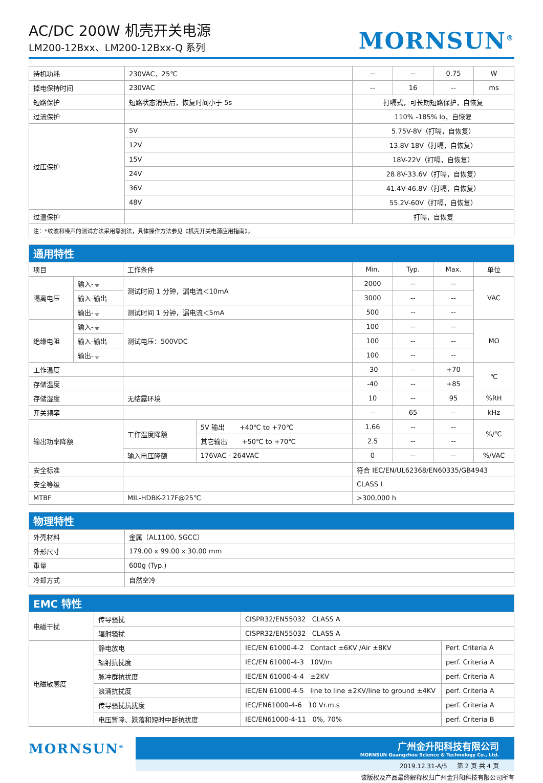AC/DC 200W 机壳开关电源
LM200-12Bxx、LM200-12Bxx-Q 系列
MORNSUN<sup>®</sup>
| 待机功耗 | 230VAC，25℃ | -- | -- | 0.75 | W |
| 掉电保持时间 | 230VAC | -- | 16 | -- | ms |
| 短路保护 | 短路状态消失后，恢复时间小于 5s | 打嗝式，可长期短路保护，自恢复 | | | |
| 过流保护 | | 110% -185% Io，自恢复 | | | |
| 过压保护 | 5V | 5.75V-8V（打嗝，自恢复） | | | |
| | 12V | 13.8V-18V（打嗝，自恢复） | | | |
| | 15V | 18V-22V（打嗝，自恢复） | | | |
| | 24V | 28.8V-33.6V（打嗝，自恢复） | | | |
| | 36V | 41.4V-46.8V（打嗝，自恢复） | | | |
| | 48V | 55.2V-60V（打嗝，自恢复） | | | |
| 过温保护 | | 打嗝，自恢复 | | | |
| 注：*纹波和噪声的测试方法采用靠测法，具体操作方法参见《机壳开关电源应用指南》。 | | | | | |
| 通用特性 | | | | | | | |
| 项目 | | 工作条件 | | Min. | Typ. | Max. | 单位 |
| 隔离电压 | 输入-⏚ | 测试时间 1 分钟，漏电流＜10mA | | 2000 | -- | -- | VAC |
| | 输入-输出 | | | 3000 | -- | -- | |
| | 输出-⏚ | 测试时间 1 分钟，漏电流＜5mA | | 500 | -- | -- | |
| 绝缘电阻 | 输入-⏚ | 测试电压：500VDC | | 100 | -- | -- | MΩ |
| | 输入-输出 | | | 100 | -- | -- | |
| | 输出-⏚ | | | 100 | -- | -- | |
| 工作温度 | | | | -30 | -- | +70 | ℃ |
| 存储温度 | | | | -40 | -- | +85 | |
| 存储湿度 | | 无结露环境 | | 10 | -- | 95 | %RH |
| 开关频率 | | | | -- | 65 | -- | kHz |
| 输出功率降额 | | 工作温度降额 | 5V 输出 +40℃ to +70℃ | 1.66 | -- | -- | %/℃ |
| | | | 其它输出 +50℃ to +70℃ | 2.5 | -- | -- | |
| | | 输入电压降额 | 176VAC - 264VAC | 0 | -- | -- | %/VAC |
| 安全标准 | | | | 符合 IEC/EN/UL62368/EN60335/GB4943 | | | |
| 安全等级 | | | | CLASS I | | | |
| MTBF | | MIL-HDBK-217F@25℃ | | >300,000 h | | | |
| 物理特性 | |
| 外壳材料 | 金属（AL1100, SGCC） |
| 外形尺寸 | 179.00 x 99.00 x 30.00 mm |
| 重量 | 600g (Typ.) |
| 冷却方式 | 自然空冷 |
| EMC 特性 | | | |
| 电磁干扰 | 传导骚扰 | CISPR32/EN55032 CLASS A | |
| | 辐射骚扰 | CISPR32/EN55032 CLASS A | |
| 电磁敏感度 | 静电放电 | IEC/EN 61000-4-2 Contact ±6KV /Air ±8KV | Perf. Criteria A |
| | 辐射抗扰度 | IEC/EN 61000-4-3 10V/m | perf. Criteria A |
| | 脉冲群抗扰度 | IEC/EN 61000-4-4 ±2KV | perf. Criteria A |
| | 浪涌抗扰度 | IEC/EN 61000-4-5 line to line ±2KV/line to ground ±4KV | perf. Criteria A |
| | 传导骚扰抗扰度 | IEC/EN61000-4-6 10 Vr.m.s | perf. Criteria A |
| | 电压暂降、跌落和短时中断抗扰度 | IEC/EN61000-4-11 0%, 70% | perf. Criteria B |
MORNSUN<sup>®</sup>
广州金升阳科技有限公司
MORNSUN Guangzhou Science & Technology Co., Ltd.
2019.12.31-A/5 第 2 页 共 4 页
该版权及产品最终解释权归广州金升阳科技有限公司所有